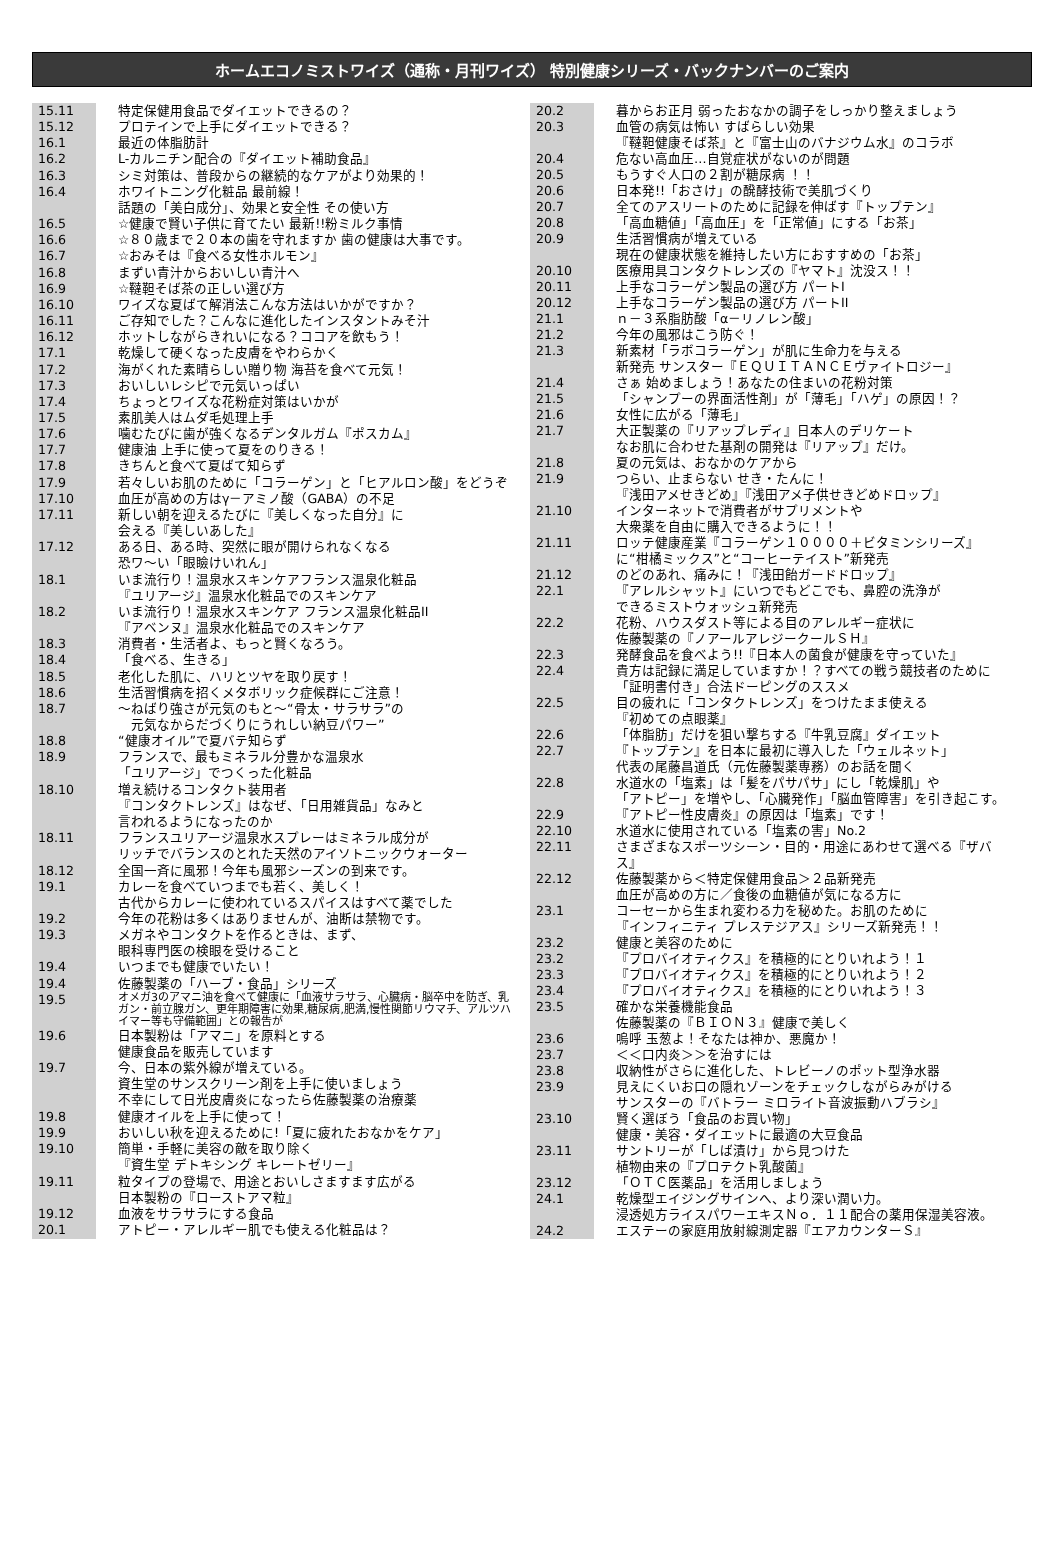ホームエコノミストワイズ（通称・月刊ワイズ） 特別健康シリーズ・バックナンバーのご案内
| 15.11 | 特定保健用食品でダイエットできるの？ |
| 15.12 | プロテインで上手にダイエットできる？ |
| 16.1 | 最近の体脂肪計 |
| 16.2 | L-カルニチン配合の『ダイエット補助食品』 |
| 16.3 | シミ対策は、普段からの継続的なケアがより効果的！ |
| 16.4 | ホワイトニング化粧品 最前線！ 話題の「美白成分」、効果と安全性 その使い方 |
| 16.5 | ☆健康で賢い子供に育てたい 最新!!粉ミルク事情 |
| 16.6 | ☆８０歳まで２０本の歯を守れますか 歯の健康は大事です。 |
| 16.7 | ☆おみそは『食べる女性ホルモン』 |
| 16.8 | まずい青汁からおいしい青汁へ |
| 16.9 | ☆韃靼そば茶の正しい選び方 |
| 16.10 | ワイズな夏ばて解消法こんな方法はいかがですか？ |
| 16.11 | ご存知でした？こんなに進化したインスタントみそ汁 |
| 16.12 | ホットしながらきれいになる？ココアを飲もう！ |
| 17.1 | 乾燥して硬くなった皮膚をやわらかく |
| 17.2 | 海がくれた素晴らしい贈り物 海苔を食べて元気！ |
| 17.3 | おいしいレシピで元気いっぱい |
| 17.4 | ちょっとワイズな花粉症対策はいかが |
| 17.5 | 素肌美人はムダ毛処理上手 |
| 17.6 | 噛むたびに歯が強くなるデンタルガム『ポスカム』 |
| 17.7 | 健康油 上手に使って夏をのりきる！ |
| 17.8 | きちんと食べて夏ばて知らず |
| 17.9 | 若々しいお肌のために「コラーゲン」と「ヒアルロン酸」をどうぞ |
| 17.10 | 血圧が高めの方はγ－アミノ酸（GABA）の不足 |
| 17.11 | 新しい朝を迎えるたびに『美しくなった自分』に 会える『美しいあした』 |
| 17.12 | ある日、ある時、突然に眼が開けられなくなる 恐ワ～い「眼瞼けいれん」 |
| 18.1 | いま流行り！温泉水スキンケアフランス温泉化粧品 『ユリアージ』温泉水化粧品でのスキンケア |
| 18.2 | いま流行り！温泉水スキンケア フランス温泉化粧品II 『アベンヌ』温泉水化粧品でのスキンケア |
| 18.3 | 消費者・生活者よ、もっと賢くなろう。 |
| 18.4 | 「食べる、生きる」 |
| 18.5 | 老化した肌に、ハリとツヤを取り戻す！ |
| 18.6 | 生活習慣病を招くメタボリック症候群にご注意！ |
| 18.7 | ～ねばり強さが元気のもと～“骨太・サラサラ”の 元気なからだづくりにうれしい納豆パワー” |
| 18.8 | “健康オイル”で夏バテ知らず |
| 18.9 | フランスで、最もミネラル分豊かな温泉水 「ユリアージ」でつくった化粧品 |
| 18.10 | 増え続けるコンタクト装用者 『コンタクトレンズ』はなぜ、「日用雑貨品」なみと 言われるようになったのか |
| 18.11 | フランスユリアージ温泉水スプレーはミネラル成分が リッチでバランスのとれた天然のアイソトニックウォーター |
| 18.12 | 全国一斉に風邪！今年も風邪シーズンの到来です。 |
| 19.1 | カレーを食べていつまでも若く、美しく！ 古代からカレーに使われているスパイスはすべて薬でした |
| 19.2 | 今年の花粉は多くはありませんが、油断は禁物です。 |
| 19.3 | メガネやコンタクトを作るときは、まず、 眼科専門医の検眼を受けること |
| 19.4 | いつまでも健康でいたい！ |
| 19.4 | 佐藤製薬の「ハーブ・食品」シリーズ |
| 19.5 | オメガ3のアマニ油を食べて健康に「血液サラサラ、心臓病・脳卒中を防ぎ、乳ガン・前立腺ガン、更年期障害に効果,糖尿病,肥満,慢性関節リウマチ、アルツハイマー等も守備範囲」との報告が |
| 19.6 | 日本製粉は「アマニ」を原料とする 健康食品を販売しています |
| 19.7 | 今、日本の紫外線が増えている。 資生堂のサンスクリーン剤を上手に使いましょう 不幸にして日光皮膚炎になったら佐藤製薬の治療薬 |
| 19.8 | 健康オイルを上手に使って！ |
| 19.9 | おいしい秋を迎えるために!「夏に疲れたおなかをケア」 |
| 19.10 | 簡単・手軽に美容の敵を取り除く 『資生堂 デトキシング キレートゼリー』 |
| 19.11 | 粒タイプの登場で、用途とおいしさますます広がる 日本製粉の『ローストアマ粒』 |
| 19.12 | 血液をサラサラにする食品 |
| 20.1 | アトピー・アレルギー肌でも使える化粧品は？ |
| 20.2 | 暮からお正月 弱ったおなかの調子をしっかり整えましょう |
| 20.3 | 血管の病気は怖い すばらしい効果 『韃靼健康そば茶』と『富士山のバナジウム水』のコラボ |
| 20.4 | 危ない高血圧…自覚症状がないのが問題 |
| 20.5 | もうすぐ人口の２割が糖尿病 ！！ |
| 20.6 | 日本発!!「おさけ」の醗酵技術で美肌づくり |
| 20.7 | 全てのアスリートのために記録を伸ばす『トップテン』 |
| 20.8 | 「高血糖値」「高血圧」を「正常値」にする「お茶」 |
| 20.9 | 生活習慣病が増えている 現在の健康状態を維持したい方におすすめの「お茶」 |
| 20.10 | 医療用具コンタクトレンズの『ヤマト』沈没ス！！ |
| 20.11 | 上手なコラーゲン製品の選び方 パートI |
| 20.12 | 上手なコラーゲン製品の選び方 パートII |
| 21.1 | ｎ－３系脂肪酸「α－リノレン酸」 |
| 21.2 | 今年の風邪はこう防ぐ！ |
| 21.3 | 新素材「ラボコラーゲン」が肌に生命力を与える 新発売 サンスター『ＥＱＵＩＴＡＮＣＥヴァイトロジー』 |
| 21.4 | さぁ 始めましょう！あなたの住まいの花粉対策 |
| 21.5 | 「シャンプーの界面活性剤」が「薄毛」「ハゲ」の原因！？ |
| 21.6 | 女性に広がる「薄毛」 |
| 21.7 | 大正製薬の『リアップレディ』日本人のデリケート なお肌に合わせた基剤の開発は『リアップ』だけ。 |
| 21.8 | 夏の元気は、おなかのケアから |
| 21.9 | つらい、止まらない せき・たんに！ 『浅田アメせきどめ』『浅田アメ子供せきどめドロップ』 |
| 21.10 | インターネットで消費者がサプリメントや 大衆薬を自由に購入できるように！！ |
| 21.11 | ロッテ健康産業『コラーゲン１００００＋ビタミンシリーズ』 に“柑橘ミックス”と“コーヒーテイスト”新発売 |
| 21.12 | のどのあれ、痛みに！『浅田飴ガードドロップ』 |
| 22.1 | 『アレルシャット』にいつでもどこでも、鼻腔の洗浄が できるミストウォッシュ新発売 |
| 22.2 | 花粉、ハウスダスト等による目のアレルギー症状に 佐藤製薬の『ノアールアレジークールＳＨ』 |
| 22.3 | 発酵食品を食べよう!!『日本人の菌食が健康を守っていた』 |
| 22.4 | 貴方は記録に満足していますか！？すべての戦う競技者のために 「証明書付き」合法ドーピングのススメ |
| 22.5 | 目の疲れに「コンタクトレンズ」をつけたまま使える 『初めての点眼薬』 |
| 22.6 | 「体脂肪」だけを狙い撃ちする『牛乳豆腐』ダイエット |
| 22.7 | 『トップテン』を日本に最初に導入した「ウェルネット」 代表の尾藤昌道氏（元佐藤製薬専務）のお話を聞く |
| 22.8 | 水道水の「塩素」は「髪をパサパサ」にし「乾燥肌」や 「アトピー」を増やし､「心臓発作」「脳血管障害」を引き起こす。 |
| 22.9 | 『アトピー性皮膚炎』の原因は「塩素」です！ |
| 22.10 | 水道水に使用されている「塩素の害」No.2 |
| 22.11 | さまざまなスポーツシーン・目的・用途にあわせて選べる『ザバス』 |
| 22.12 | 佐藤製薬から＜特定保健用食品＞２品新発売 血圧が高めの方に／食後の血糖値が気になる方に |
| 23.1 | コーセーから生まれ変わる力を秘めた。お肌のために 『インフィニティ プレステジアス』シリーズ新発売！！ |
| 23.2 | 健康と美容のために |
| 23.2 | 『プロバイオティクス』を積極的にとりいれよう！１ |
| 23.3 | 『プロバイオティクス』を積極的にとりいれよう！２ |
| 23.4 | 『プロバイオティクス』を積極的にとりいれよう！３ |
| 23.5 | 確かな栄養機能食品 佐藤製薬の『ＢＩＯＮ３』健康で美しく |
| 23.6 | 嗚呼 玉葱よ！そなたは神か、悪魔か！ |
| 23.7 | ＜＜口内炎＞＞を治すには |
| 23.8 | 収納性がさらに進化した、トレビーノのポット型浄水器 |
| 23.9 | 見えにくいお口の隠れゾーンをチェックしながらみがける サンスターの『バトラー ミロライト音波振動ハブラシ』 |
| 23.10 | 賢く選ぼう「食品のお買い物」 健康・美容・ダイエットに最適の大豆食品 |
| 23.11 | サントリーが「しば漬け」から見つけた 植物由来の『プロテクト乳酸菌』 |
| 23.12 | 「ＯＴＣ医薬品」を活用しましょう |
| 24.1 | 乾燥型エイジングサインへ、より深い潤い力。 浸透処方ライスパワーエキスＮｏ．１１配合の薬用保湿美容液。 |
| 24.2 | エステーの家庭用放射線測定器『エアカウンターＳ』 |